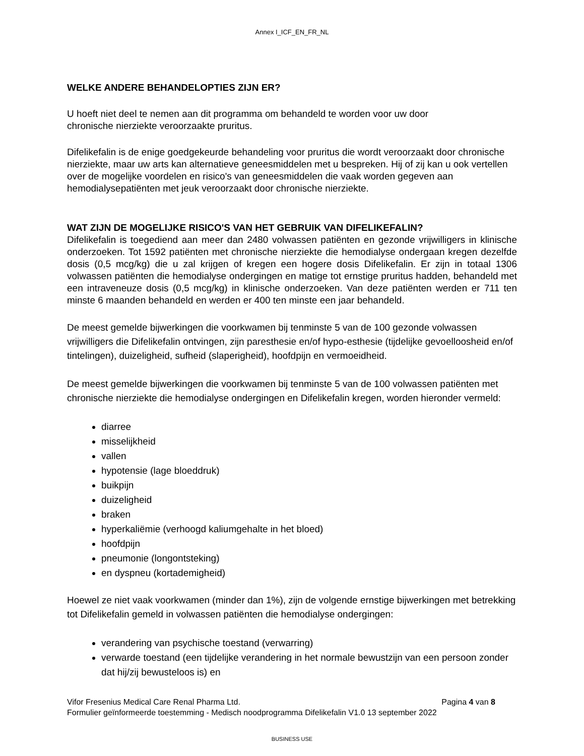Annex I_ICF_EN_FR_NL
WELKE ANDERE BEHANDELOPTIES ZIJN ER?
U hoeft niet deel te nemen aan dit programma om behandeld te worden voor uw door
chronische nierziekte veroorzaakte pruritus.
Difelikefalin is de enige goedgekeurde behandeling voor pruritus die wordt veroorzaakt door chronische nierziekte, maar uw arts kan alternatieve geneesmiddelen met u bespreken. Hij of zij kan u ook vertellen over de mogelijke voordelen en risico's van geneesmiddelen die vaak worden gegeven aan hemodialysepatiënten met jeuk veroorzaakt door chronische nierziekte.
WAT ZIJN DE MOGELIJKE RISICO'S VAN HET GEBRUIK VAN DIFELIKEFALIN?
Difelikefalin is toegediend aan meer dan 2480 volwassen patiënten en gezonde vrijwilligers in klinische onderzoeken. Tot 1592 patiënten met chronische nierziekte die hemodialyse ondergaan kregen dezelfde dosis (0,5 mcg/kg) die u zal krijgen of kregen een hogere dosis Difelikefalin. Er zijn in totaal 1306 volwassen patiënten die hemodialyse ondergingen en matige tot ernstige pruritus hadden, behandeld met een intraveneuze dosis (0,5 mcg/kg) in klinische onderzoeken. Van deze patiënten werden er 711 ten minste 6 maanden behandeld en werden er 400 ten minste een jaar behandeld.
De meest gemelde bijwerkingen die voorkwamen bij tenminste 5 van de 100 gezonde volwassen vrijwilligers die Difelikefalin ontvingen, zijn paresthesie en/of hypo-esthesie (tijdelijke gevoelloosheid en/of tintelingen), duizeligheid, sufheid (slaperigheid), hoofdpijn en vermoeidheid.
De meest gemelde bijwerkingen die voorkwamen bij tenminste 5 van de 100 volwassen patiënten met chronische nierziekte die hemodialyse ondergingen en Difelikefalin kregen, worden hieronder vermeld:
diarree
misselijkheid
vallen
hypotensie (lage bloeddruk)
buikpijn
duizeligheid
braken
hyperkaliëmie (verhoogd kaliumgehalte in het bloed)
hoofdpijn
pneumonie (longontsteking)
en dyspneu (kortademigheid)
Hoewel ze niet vaak voorkwamen (minder dan 1%), zijn de volgende ernstige bijwerkingen met betrekking tot Difelikefalin gemeld in volwassen patiënten die hemodialyse ondergingen:
verandering van psychische toestand (verwarring)
verwarde toestand (een tijdelijke verandering in het normale bewustzijn van een persoon zonder dat hij/zij bewusteloos is) en
Vifor Fresenius Medical Care Renal Pharma Ltd. Pagina 4 van 8
Formulier geïnformeerde toestemming - Medisch noodprogramma Difelikefalin V1.0 13 september 2022
BUSINESS USE